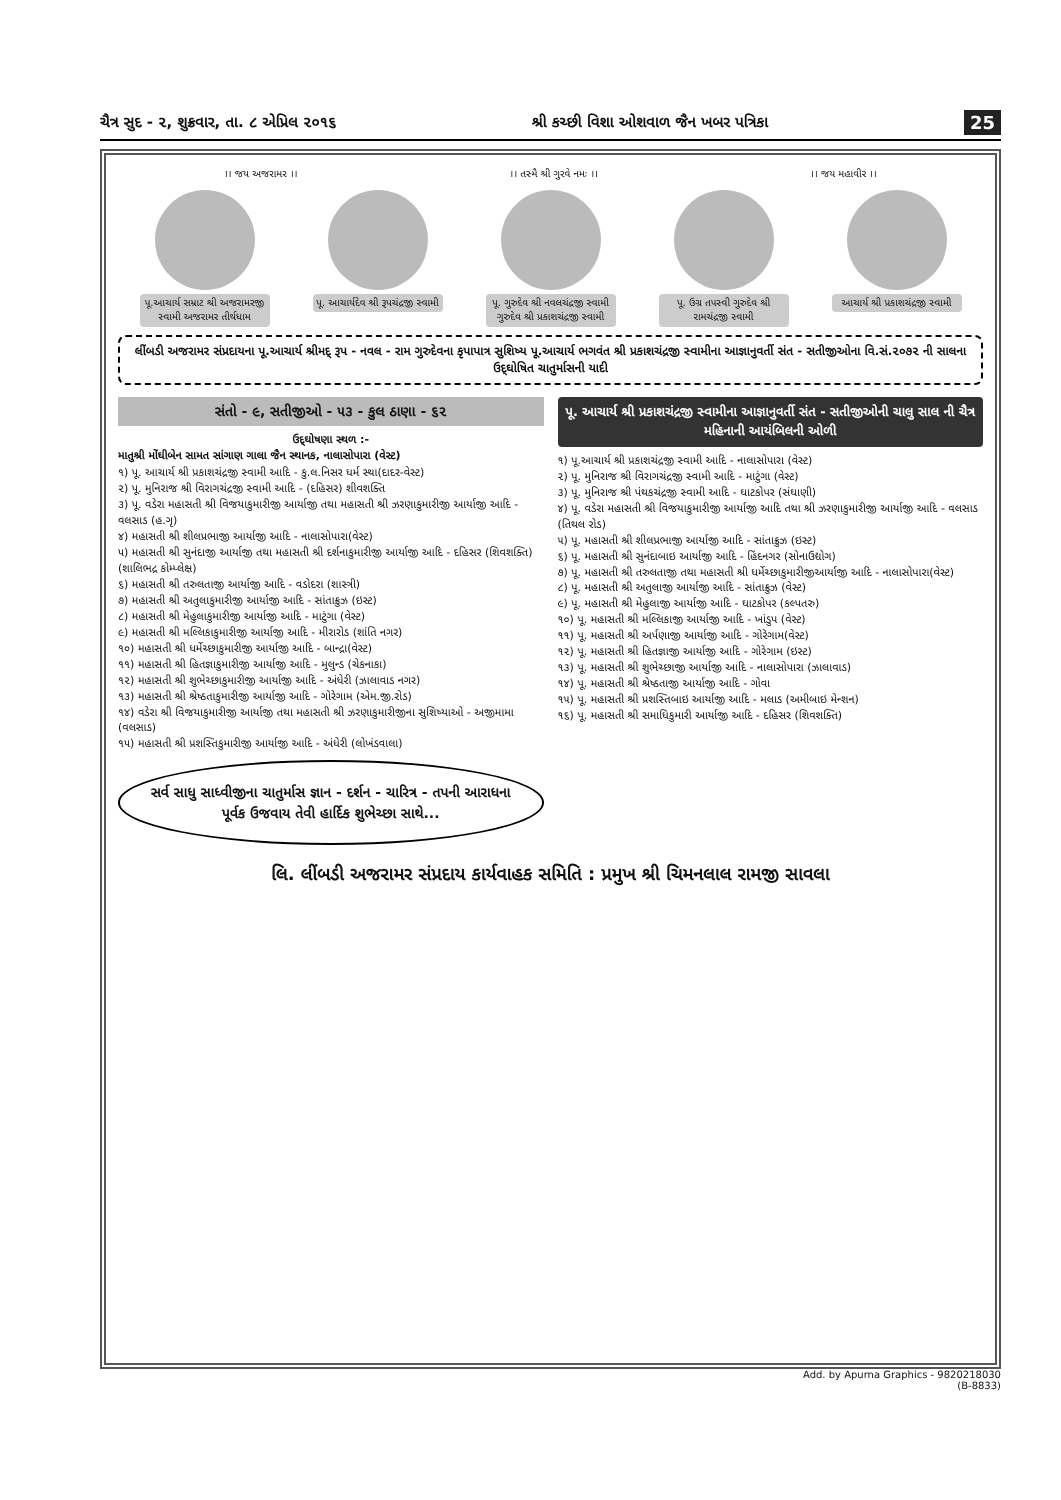ચૈત્ર સુદ - ૨, શુક્રવાર, તા. ૮ એપ્રિલ ૨૦૧૬ શ્રી કચ્છી વિશા ઓશવાળ જૈન ખબર પત્રિકા 25
।। જય અજરામર ।। ।। તસ્મૈ શ્રી ગુરવે નમઃ ।। ।। જય મહાવીર ।।
પૂ.આચાર્ય સમ્રાટ શ્રી અજરામરજી સ્વામી અજરામર તીર્થધામ
પૂ. આચાર્યદેવ શ્રી રૂપચંદ્રજી સ્વામી
પૂ. ગુરુદેવ શ્રી નવલચંદ્રજી સ્વામી ગુરુદેવ શ્રી પ્રકાશચંદ્રજી સ્વામી
પૂ. ઉગ્ર તપસ્વી ગુરુદેવ શ્રી રામચંદ્રજી સ્વામી
આચાર્ય શ્રી પ્રકાશચંદ્રજી સ્વામી
લીંબડી અજરામર સંપ્રદાયના પૂ.આચાર્ય શ્રીમદ્ રૂપ - નવલ - રામ ગુરુદેવના કૃપાપાત્ર સુશિષ્ય પૂ.આચાર્ય ભગવંત શ્રી પ્રકાશચંદ્રજી સ્વામીના આજ્ઞાનુવર્તી સંત - સતીજીઓના વિ.સં.૨૦૭૨ ની સાલના ઉદ્‌ઘોષિત ચાતુર્માસની યાદી
સંતો - ૯, સતીજીઓ - ૫૩ - કુલ ઠાણા - ૬૨
ઉદ્‌ઘોષણા સ્થળ :-
માતુશ્રી મોંઘીબેન સામત સાંગાણ ગાલા જૈન સ્થાનક, નાલાસોપારા (વેસ્ટ)
૧) પૂ. આચાર્ય શ્રી પ્રકાશચંદ્રજી સ્વામી આદિ - કુ.લ.નિસર ધર્મ સ્થા(દાદર-વેસ્ટ)
૨) પૂ. મુનિરાજ શ્રી વિરાગચંદ્રજી સ્વામી આદિ - (દહિસર) શીવશક્તિ
૩) પૂ. વડેરા મહાસતી શ્રી વિજયાકુમારીજી આર્યાજી તથા મહાસતી શ્રી ઝરણાકુમારીજી આર્યાજી આદિ - વલસાડ (હ.ગૃ)
૪) મહાસતી શ્રી શીલપ્રભાજી આર્યાજી આદિ - નાલાસોપારા(વેસ્ટ)
૫) મહાસતી શ્રી સુનંદાજી આર્યાજી તથા મહાસતી શ્રી દર્શનાકુમારીજી આર્યાજી આદિ - દહિસર (શિવશક્તિ) (શાલિભદ્ર કોમ્પ્લેક્ષ)
૬) મહાસતી શ્રી તરુલતાજી આર્યાજી આદિ - વડોદરા (શાસ્ત્રી)
૭) મહાસતી શ્રી અતુલાકુમારીજી આર્યાજી આદિ - સાંતાક્રુઝ (ઇસ્ટ)
૮) મહાસતી શ્રી મેહુલાકુમારીજી આર્યાજી આદિ - માટુંગા (વેસ્ટ)
૯) મહાસતી શ્રી મલ્લિકાકુમારીજી આર્યાજી આદિ - મીરારોડ (શાંતિ નગર)
૧૦) મહાસતી શ્રી ધર્મેચ્છાકુમારીજી આર્યાજી આદિ - બાન્દ્રા(વેસ્ટ)
૧૧) મહાસતી શ્રી હિતજ્ઞાકુમારીજી આર્યાજી આદિ - મુલુન્ડ (ચેકનાકા)
૧૨) મહાસતી શ્રી શુભેચ્છાકુમારીજી આર્યાજી આદિ - અંધેરી (ઝાલાવાડ નગર)
૧૩) મહાસતી શ્રી શ્રેષ્ઠતાકુમારીજી આર્યાજી આદિ - ગોરેગામ (એમ.જી.રોડ)
૧૪) વડેરા શ્રી વિજયાકુમારીજી આર્યાજી તથા મહાસતી શ્રી ઝરણાકુમારીજીના સુશિષ્યાઓ - અજીમામા (વલસાડ)
૧૫) મહાસતી શ્રી પ્રશસ્તિકુમારીજી આર્યાજી આદિ - અંધેરી (લોખંડવાલા)
સર્વ સાધુ સાધ્વીજીના ચાતુર્માસ જ્ઞાન - દર્શન - ચારિત્ર - તપની આરાધના પૂર્વક ઉજવાય તેવી હાર્દિક શુભેચ્છા સાથે...
પૂ. આચાર્ય શ્રી પ્રકાશચંદ્રજી સ્વામીના આજ્ઞાનુવર્તી સંત - સતીજીઓની ચાલુ સાલ ની ચૈત્ર મહિનાની આયંબિલની ઓળી
૧) પૂ.આચાર્ય શ્રી પ્રકાશચંદ્રજી સ્વામી આદિ - નાલાસોપારા (વેસ્ટ)
૨) પૂ. મુનિરાજ શ્રી વિરાગચંદ્રજી સ્વામી આદિ - માટુંગા (વેસ્ટ)
૩) પૂ. મુનિરાજ શ્રી પંથકચંદ્રજી સ્વામી આદિ - ઘાટકોપર (સંઘાણી)
૪) પૂ. વડેરા મહાસતી શ્રી વિજયાકુમારીજી આર્યાજી આદિ તથા શ્રી ઝરણાકુમારીજી આર્યાજી આદિ - વલસાડ (તિથલ રોડ)
૫) પૂ. મહાસતી શ્રી શીલપ્રભાજી આર્યાજી આદિ - સાંતાક્રુઝ (ઇસ્ટ)
૬) પૂ. મહાસતી શ્રી સુનંદાબાઇ આર્યાજી આદિ - હિંદનગર (સોનાઉદ્યોગ)
૭) પૂ. મહાસતી શ્રી તરુલતાજી તથા મહાસતી શ્રી ધર્મેચ્છાકુમારીજીઆર્યાજી આદિ - નાલાસોપારા(વેસ્ટ)
૮) પૂ. મહાસતી શ્રી અતુલાજી આર્યાજી આદિ - સાંતાક્રુઝ (વેસ્ટ)
૯) પૂ. મહાસતી શ્રી મેહુલાજી આર્યાજી આદિ - ઘાટકોપર (કલ્પતરુ)
૧૦) પૂ. મહાસતી શ્રી મલ્લિકાજી આર્યાજી આદિ - ખાંડુપ (વેસ્ટ)
૧૧) પૂ. મહાસતી શ્રી અર્પણાજી આર્યાજી આદિ - ગોરેગામ(વેસ્ટ)
૧૨) પૂ. મહાસતી શ્રી હિતજ્ઞાજી આર્યાજી આદિ - ગોરેગામ (ઇસ્ટ)
૧૩) પૂ. મહાસતી શ્રી શુભેચ્છાજી આર્યાજી આદિ - નાલાસોપારા (ઝાલાવાડ)
૧૪) પૂ. મહાસતી શ્રી શ્રેષ્ઠતાજી આર્યાજી આદિ - ગોવા
૧૫) પૂ. મહાસતી શ્રી પ્રશસ્તિબાઇ આર્યાજી આદિ - મલાડ (અમીબાઇ મેન્શન)
૧૬) પૂ. મહાસતી શ્રી સમાધિકુમારી આર્યાજી આદિ - દહિસર (શિવશક્તિ)
લિ. લીંબડી અજરામર સંપ્રદાય કાર્યવાહક સમિતિ : પ્રમુખ શ્રી ચિમનલાલ રામજી સાવલા
Add. by Apurna Graphics - 9820218030
(B-8833)